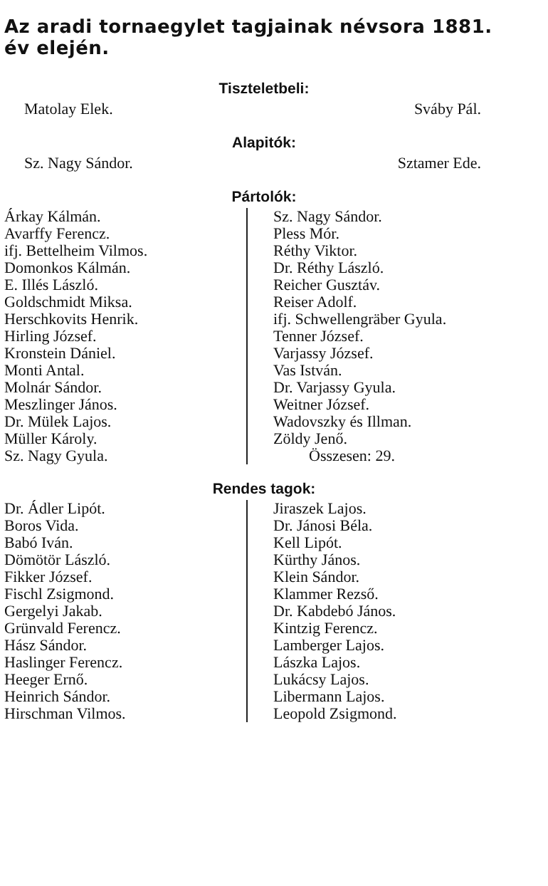Az aradi tornaegylet tagjainak névsora 1881. év elején.
Tiszteletbeli:
Matolay Elek. Sváby Pál.
Alapitók:
Sz. Nagy Sándor. Sztamer Ede.
Pártolók:
Árkay Kálmán.
Avarffy Ferencz.
ifj. Bettelheim Vilmos.
Domonkos Kálmán.
E. Illés László.
Goldschmidt Miksa.
Herschkovits Henrik.
Hirling József.
Kronstein Dániel.
Monti Antal.
Molnár Sándor.
Meszlinger János.
Dr. Mülek Lajos.
Müller Károly.
Sz. Nagy Gyula.
Sz. Nagy Sándor.
Pless Mór.
Réthy Viktor.
Dr. Réthy László.
Reicher Gusztáv.
Reiser Adolf.
ifj. Schwellengräber Gyula.
Tenner József.
Varjassy József.
Vas István.
Dr. Varjassy Gyula.
Weitner József.
Wadovszky és Illman.
Zöldy Jenő.
Összesen: 29.
Rendes tagok:
Dr. Ádler Lipót.
Boros Vida.
Babó Iván.
Dömötör László.
Fikker József.
Fischl Zsigmond.
Gergelyi Jakab.
Grünvald Ferencz.
Hász Sándor.
Haslinger Ferencz.
Heeger Ernő.
Heinrich Sándor.
Hirschman Vilmos.
Jiraszek Lajos.
Dr. Jánosi Béla.
Kell Lipót.
Kürthy János.
Klein Sándor.
Klammer Rezső.
Dr. Kabdebó János.
Kintzig Ferencz.
Lamberger Lajos.
Lászka Lajos.
Lukácsy Lajos.
Libermann Lajos.
Leopold Zsigmond.